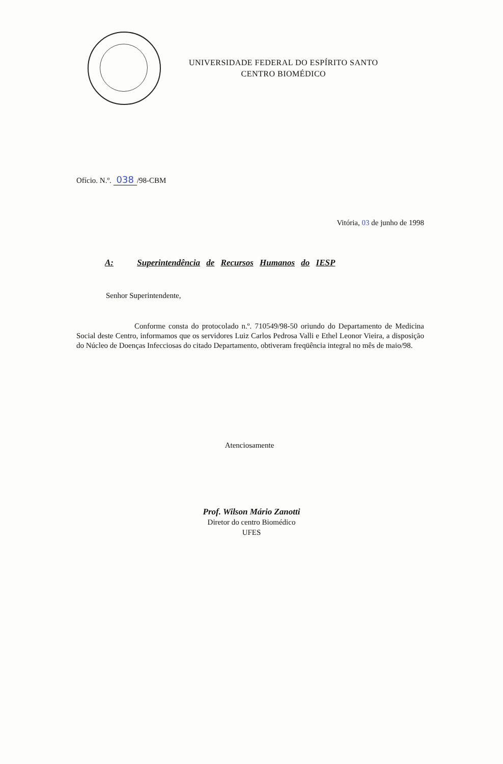UNIVERSIDADE FEDERAL DO ESPÍRITO SANTO
CENTRO BIOMÉDICO
Ofício. N.º. 038 /98-CBM
Vitória, 03 de junho de 1998
A: Superintendência de Recursos Humanos do IESP
Senhor Superintendente,
Conforme consta do protocolado n.º. 710549/98-50 oriundo do Departamento de Medicina Social deste Centro, informamos que os servidores Luiz Carlos Pedrosa Valli e Ethel Leonor Vieira, a disposição do Núcleo de Doenças Infecciosas do citado Departamento, obtiveram freqüência integral no mês de maio/98.
Atenciosamente
Prof. Wilson Mário Zanotti
Diretor do centro Biomédico
UFES